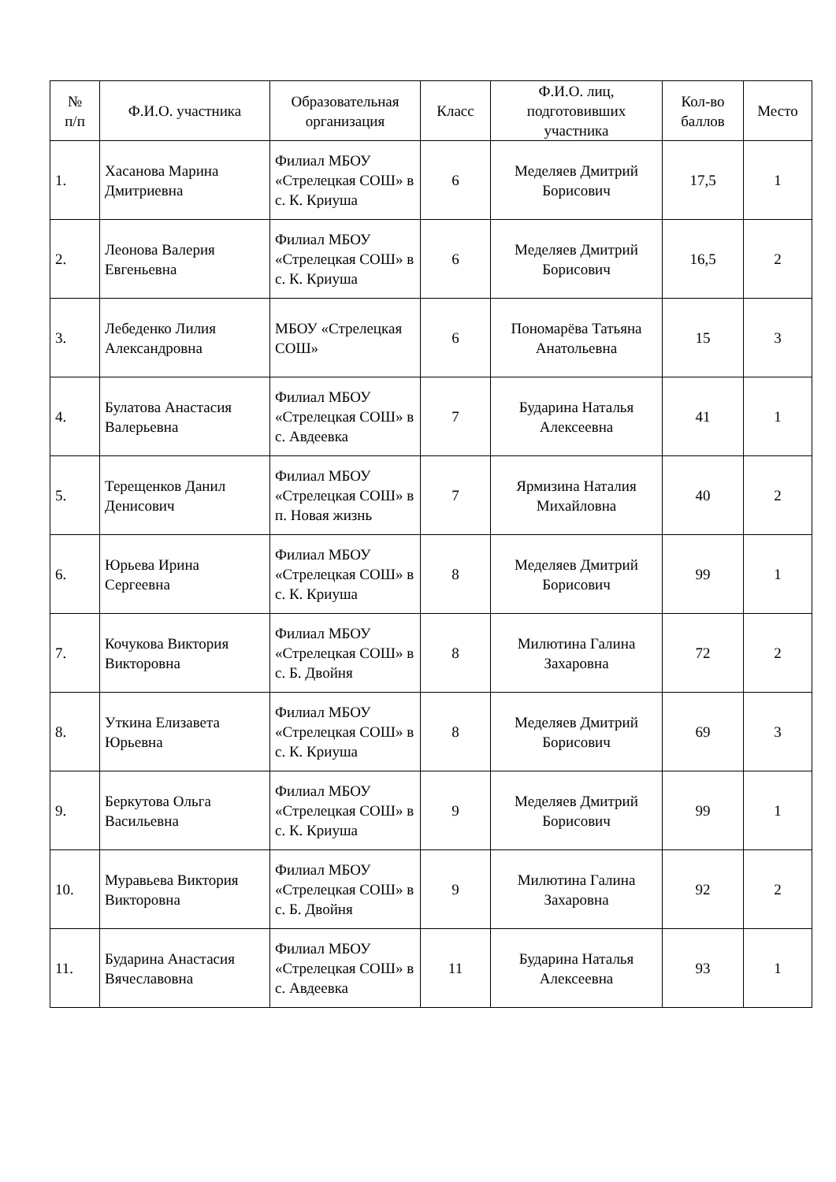| № п/п | Ф.И.О. участника | Образовательная организация | Класс | Ф.И.О. лиц, подготовивших участника | Кол-во баллов | Место |
| --- | --- | --- | --- | --- | --- | --- |
| 1. | Хасанова Марина Дмитриевна | Филиал МБОУ «Стрелецкая СОШ» в с. К. Криуша | 6 | Меделяев Дмитрий Борисович | 17,5 | 1 |
| 2. | Леонова Валерия Евгеньевна | Филиал МБОУ «Стрелецкая СОШ» в с. К. Криуша | 6 | Меделяев Дмитрий Борисович | 16,5 | 2 |
| 3. | Лебеденко Лилия Александровна | МБОУ «Стрелецкая СОШ» | 6 | Пономарёва Татьяна Анатольевна | 15 | 3 |
| 4. | Булатова Анастасия Валерьевна | Филиал МБОУ «Стрелецкая СОШ» в с. Авдеевка | 7 | Бударина Наталья Алексеевна | 41 | 1 |
| 5. | Терещенков Данил Денисович | Филиал МБОУ «Стрелецкая СОШ» в п. Новая жизнь | 7 | Ярмизина Наталия Михайловна | 40 | 2 |
| 6. | Юрьева Ирина Сергеевна | Филиал МБОУ «Стрелецкая СОШ» в с. К. Криуша | 8 | Меделяев Дмитрий Борисович | 99 | 1 |
| 7. | Кочукова Виктория Викторовна | Филиал МБОУ «Стрелецкая СОШ» в с. Б. Двойня | 8 | Милютина Галина Захаровна | 72 | 2 |
| 8. | Уткина Елизавета Юрьевна | Филиал МБОУ «Стрелецкая СОШ» в с. К. Криуша | 8 | Меделяев Дмитрий Борисович | 69 | 3 |
| 9. | Беркутова Ольга Васильевна | Филиал МБОУ «Стрелецкая СОШ» в с. К. Криуша | 9 | Меделяев Дмитрий Борисович | 99 | 1 |
| 10. | Муравьева Виктория Викторовна | Филиал МБОУ «Стрелецкая СОШ» в с. Б. Двойня | 9 | Милютина Галина Захаровна | 92 | 2 |
| 11. | Бударина Анастасия Вячеславовна | Филиал МБОУ «Стрелецкая СОШ» в с. Авдеевка | 11 | Бударина Наталья Алексеевна | 93 | 1 |